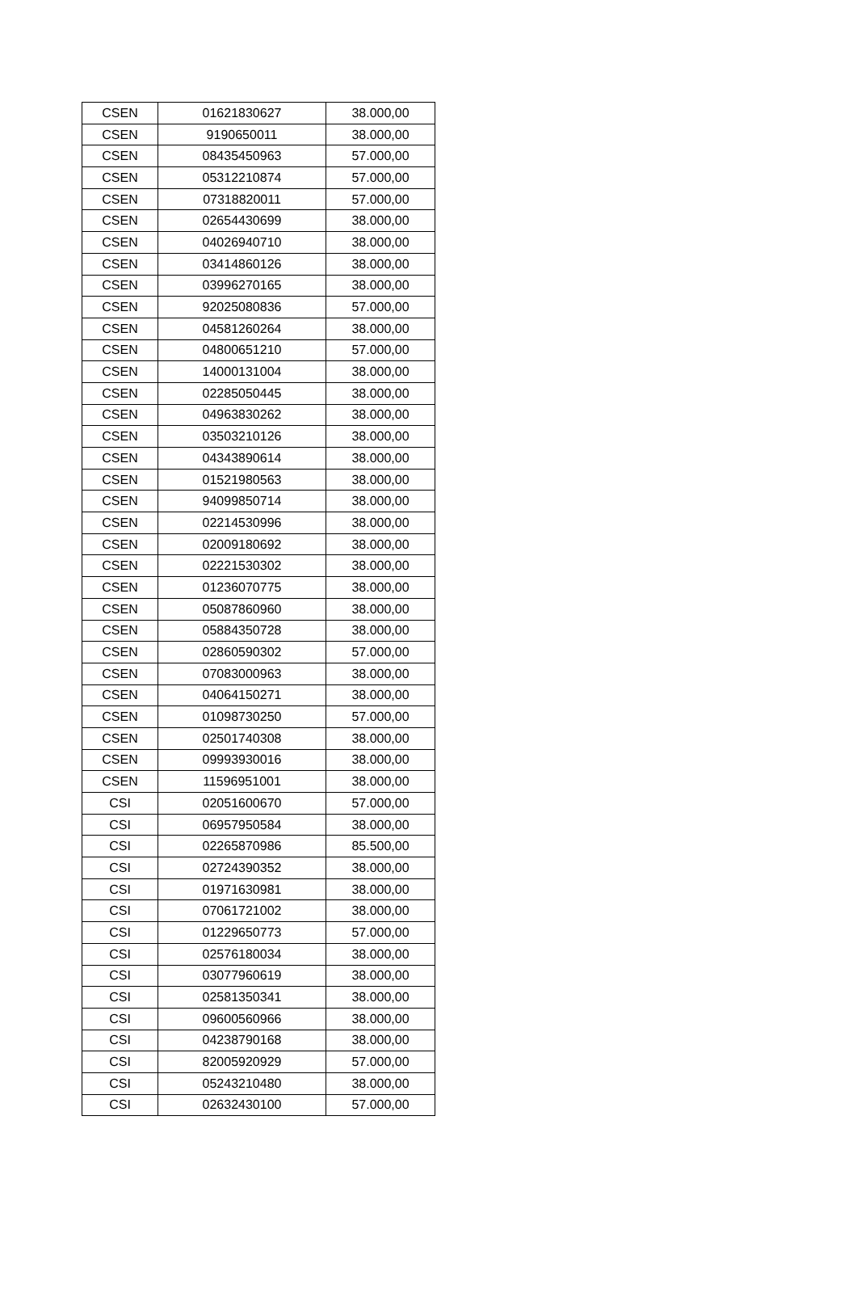| CSEN | 01621830627 | 38.000,00 |
| CSEN | 9190650011 | 38.000,00 |
| CSEN | 08435450963 | 57.000,00 |
| CSEN | 05312210874 | 57.000,00 |
| CSEN | 07318820011 | 57.000,00 |
| CSEN | 02654430699 | 38.000,00 |
| CSEN | 04026940710 | 38.000,00 |
| CSEN | 03414860126 | 38.000,00 |
| CSEN | 03996270165 | 38.000,00 |
| CSEN | 92025080836 | 57.000,00 |
| CSEN | 04581260264 | 38.000,00 |
| CSEN | 04800651210 | 57.000,00 |
| CSEN | 14000131004 | 38.000,00 |
| CSEN | 02285050445 | 38.000,00 |
| CSEN | 04963830262 | 38.000,00 |
| CSEN | 03503210126 | 38.000,00 |
| CSEN | 04343890614 | 38.000,00 |
| CSEN | 01521980563 | 38.000,00 |
| CSEN | 94099850714 | 38.000,00 |
| CSEN | 02214530996 | 38.000,00 |
| CSEN | 02009180692 | 38.000,00 |
| CSEN | 02221530302 | 38.000,00 |
| CSEN | 01236070775 | 38.000,00 |
| CSEN | 05087860960 | 38.000,00 |
| CSEN | 05884350728 | 38.000,00 |
| CSEN | 02860590302 | 57.000,00 |
| CSEN | 07083000963 | 38.000,00 |
| CSEN | 04064150271 | 38.000,00 |
| CSEN | 01098730250 | 57.000,00 |
| CSEN | 02501740308 | 38.000,00 |
| CSEN | 09993930016 | 38.000,00 |
| CSEN | 11596951001 | 38.000,00 |
| CSI | 02051600670 | 57.000,00 |
| CSI | 06957950584 | 38.000,00 |
| CSI | 02265870986 | 85.500,00 |
| CSI | 02724390352 | 38.000,00 |
| CSI | 01971630981 | 38.000,00 |
| CSI | 07061721002 | 38.000,00 |
| CSI | 01229650773 | 57.000,00 |
| CSI | 02576180034 | 38.000,00 |
| CSI | 03077960619 | 38.000,00 |
| CSI | 02581350341 | 38.000,00 |
| CSI | 09600560966 | 38.000,00 |
| CSI | 04238790168 | 38.000,00 |
| CSI | 82005920929 | 57.000,00 |
| CSI | 05243210480 | 38.000,00 |
| CSI | 02632430100 | 57.000,00 |